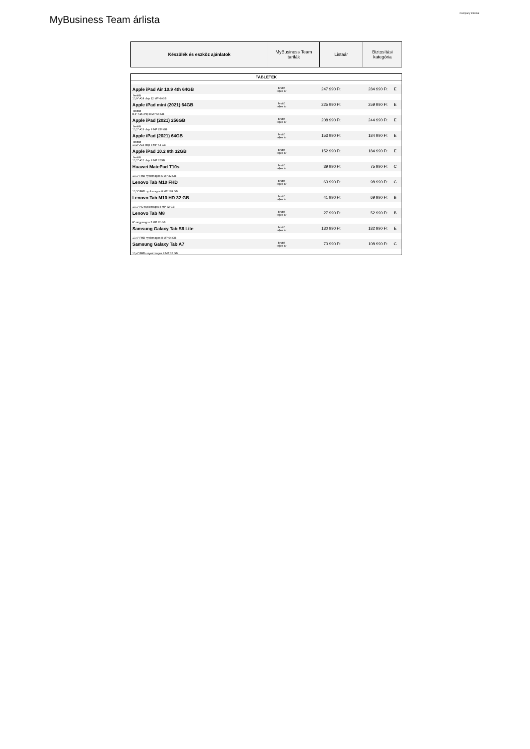Company Internal
MyBusiness Team árlista
| Készülék és eszköz ajánlatok | MyBusiness Team tarifák | Listaár | Biztosítási kategória |
| TABLETEK | | | | |
| Apple iPad Air 10.9 4th 64GB | bruttó teljes ár | 247 990 Ft | 284 990 Ft | E |
| limitált 10,9" A14 chip 12 MP 64GB | | | | |
| Apple iPad mini (2021) 64GB | bruttó teljes ár | 225 990 Ft | 259 990 Ft | E |
| limitált 8,3" A15 chip 8 MP 64 GB | | | | |
| Apple iPad (2021) 256GB | bruttó teljes ár | 208 990 Ft | 244 990 Ft | E |
| limitált 10,2" A13 chip 8 MP 256 GB | | | | |
| Apple iPad (2021) 64GB | bruttó teljes ár | 153 990 Ft | 184 990 Ft | E |
| limitált 10,2" A13 chip 8 MP 64 GB | | | | |
| Apple iPad 10.2 8th 32GB | bruttó teljes ár | 152 990 Ft | 184 990 Ft | E |
| limitált 10,2" A12 chip 8 MP 32GB | | | | |
| Huawei MatePad T10s | bruttó teljes ár | 39 990 Ft | 75 990 Ft | C |
| 10,1" FHD nyolcmagos 5 MP 32 GB | | | | |
| Lenovo Tab M10 FHD | bruttó teljes ár | 63 990 Ft | 98 990 Ft | C |
| 10,3" FHD nyolcmagos 8 MP 128 GB | | | | |
| Lenovo Tab M10 HD 32 GB | bruttó teljes ár | 41 990 Ft | 69 990 Ft | B |
| 10,1" HD nyolcmagos 8 MP 32 GB | | | | |
| Lenovo Tab M8 | bruttó teljes ár | 27 990 Ft | 52 990 Ft | B |
| 8" négymagos 5 MP 32 GB | | | | |
| Samsung Galaxy Tab S6 Lite | bruttó teljes ár | 130 990 Ft | 182 990 Ft | E |
| 10,4" FHD nyolcmagos 8 MP 64 GB | | | | |
| Samsung Galaxy Tab A7 | bruttó teljes ár | 73 990 Ft | 108 990 Ft | C |
| 10,4" FHD+ nyolcmagos 8 MP 32 GB | | | | |